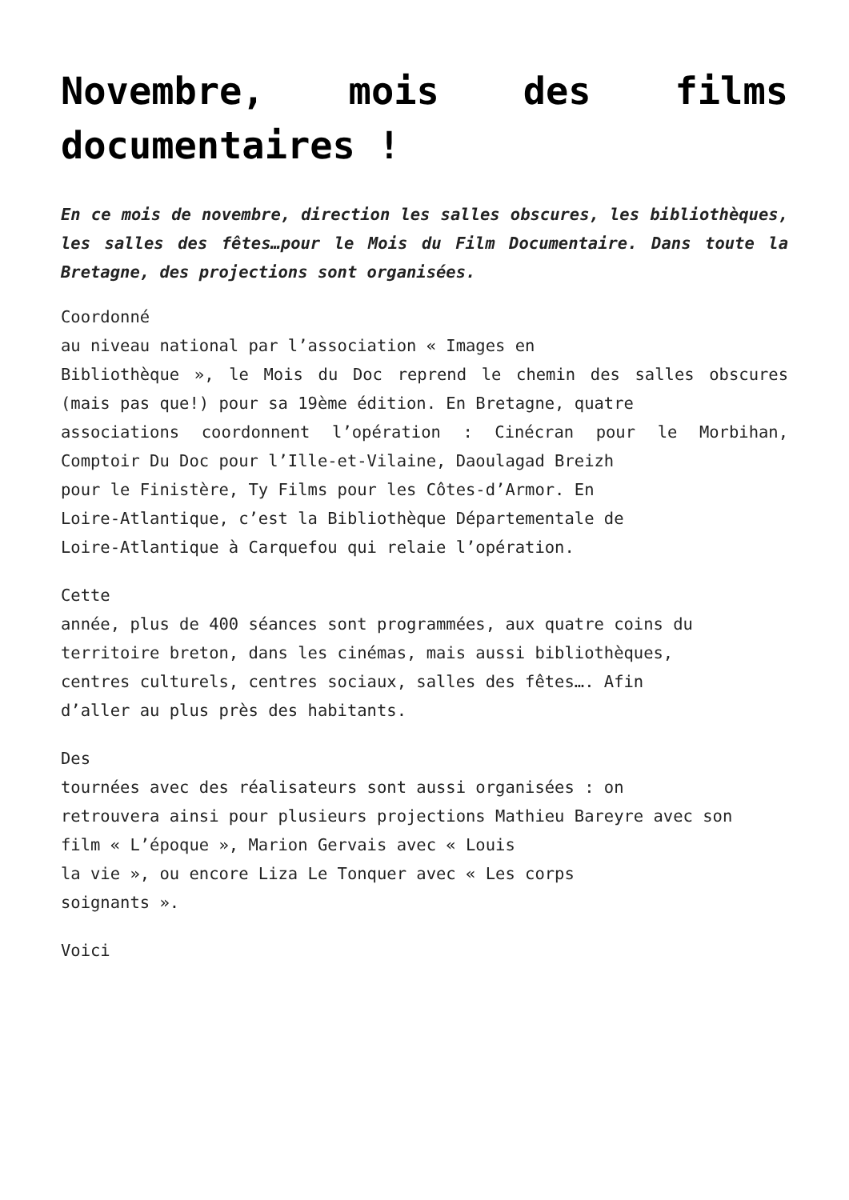Novembre, mois des films documentaires !
En ce mois de novembre, direction les salles obscures, les bibliothèques, les salles des fêtes…pour le Mois du Film Documentaire. Dans toute la Bretagne, des projections sont organisées.
Coordonné
au niveau national par l’association « Images en
Bibliothèque », le Mois du Doc reprend le chemin des salles obscures (mais pas que!) pour sa 19ème édition. En Bretagne, quatre
associations coordonnent l’opération : Cinécran pour le Morbihan, Comptoir Du Doc pour l’Ille-et-Vilaine, Daoulagad Breizh
pour le Finistère, Ty Films pour les Côtes-d’Armor. En
Loire-Atlantique, c’est la Bibliothèque Départementale de
Loire-Atlantique à Carquefou qui relaie l’opération.
Cette
année, plus de 400 séances sont programmées, aux quatre coins du
territoire breton, dans les cinémas, mais aussi bibliothèques,
centres culturels, centres sociaux, salles des fêtes…. Afin
d’aller au plus près des habitants.
Des
tournées avec des réalisateurs sont aussi organisées : on
retrouvera ainsi pour plusieurs projections Mathieu Bareyre avec son
film « L’époque », Marion Gervais avec « Louis
la vie », ou encore Liza Le Tonquer avec « Les corps
soignants ».
Voici